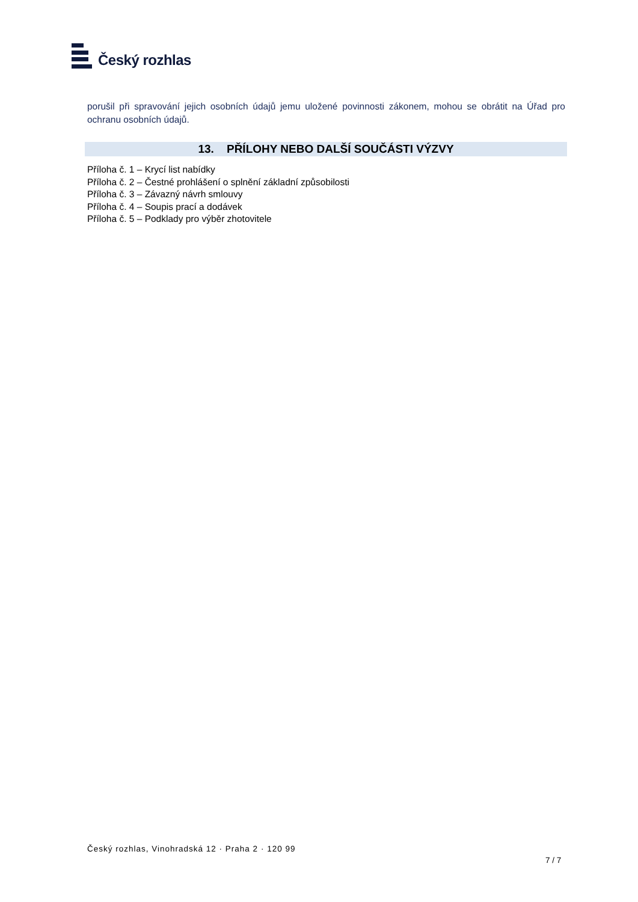Český rozhlas
porušil při spravování jejich osobních údajů jemu uložené povinnosti zákonem, mohou se obrátit na Úřad pro ochranu osobních údajů.
13. PŘÍLOHY NEBO DALŠÍ SOUČÁSTI VÝZVY
Příloha č. 1 – Krycí list nabídky
Příloha č. 2 – Čestné prohlášení o splnění základní způsobilosti
Příloha č. 3 – Závazný návrh smlouvy
Příloha č. 4 – Soupis prací a dodávek
Příloha č. 5 – Podklady pro výběr zhotovitele
Český rozhlas, Vinohradská 12 · Praha 2 · 120 99
7 / 7